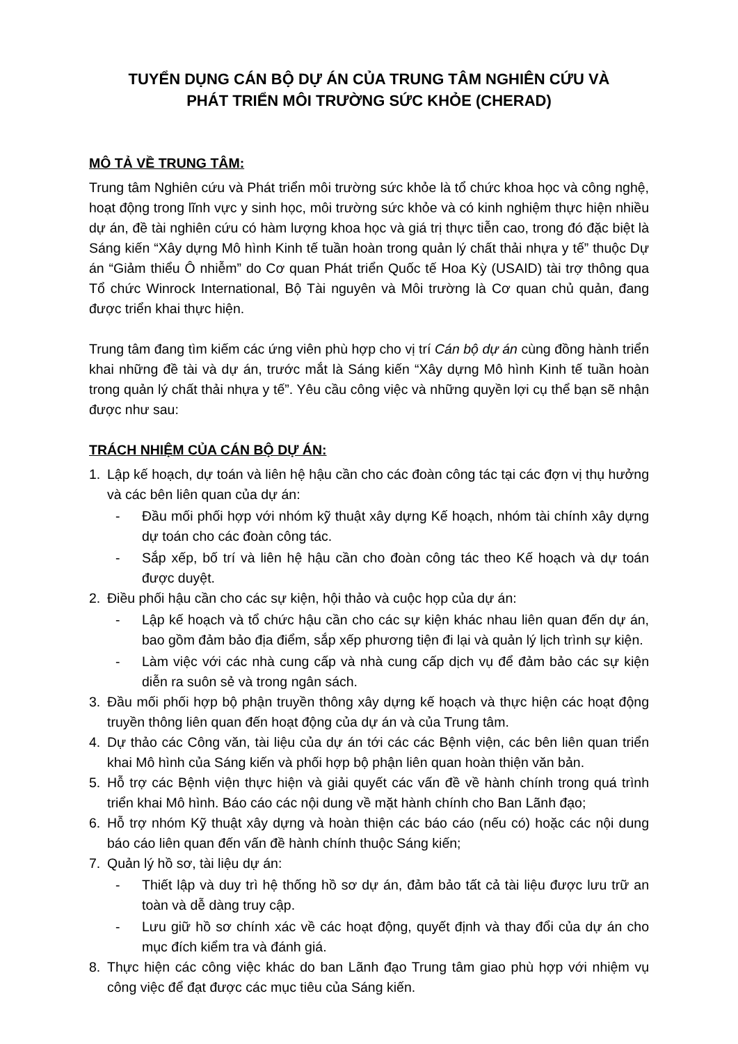TUYỂN DỤNG CÁN BỘ DỰ ÁN CỦA TRUNG TÂM NGHIÊN CỨU VÀ
PHÁT TRIỂN MÔI TRƯỜNG SỨC KHỎE (CHERAD)
MÔ TẢ VỀ TRUNG TÂM:
Trung tâm Nghiên cứu và Phát triển môi trường sức khỏe là tổ chức khoa học và công nghệ, hoạt động trong lĩnh vực y sinh học, môi trường sức khỏe và có kinh nghiệm thực hiện nhiều dự án, đề tài nghiên cứu có hàm lượng khoa học và giá trị thực tiễn cao, trong đó đặc biệt là Sáng kiến “Xây dựng Mô hình Kinh tế tuần hoàn trong quản lý chất thải nhựa y tế” thuộc Dự án “Giảm thiểu Ô nhiễm” do Cơ quan Phát triển Quốc tế Hoa Kỳ (USAID) tài trợ thông qua Tổ chức Winrock International, Bộ Tài nguyên và Môi trường là Cơ quan chủ quản, đang được triển khai thực hiện.
Trung tâm đang tìm kiếm các ứng viên phù hợp cho vị trí Cán bộ dự án cùng đồng hành triển khai những đề tài và dự án, trước mắt là Sáng kiến “Xây dựng Mô hình Kinh tế tuần hoàn trong quản lý chất thải nhựa y tế”. Yêu cầu công việc và những quyền lợi cụ thể bạn sẽ nhận được như sau:
TRÁCH NHIỆM CỦA CÁN BỘ DỰ ÁN:
1. Lập kế hoạch, dự toán và liên hệ hậu cần cho các đoàn công tác tại các đợn vị thụ hưởng và các bên liên quan của dự án:
- Đầu mối phối hợp với nhóm kỹ thuật xây dựng Kế hoạch, nhóm tài chính xây dựng dự toán cho các đoàn công tác.
- Sắp xếp, bố trí và liên hệ hậu cần cho đoàn công tác theo Kế hoạch và dự toán được duyệt.
2. Điều phối hậu cần cho các sự kiện, hội thảo và cuộc họp của dự án:
- Lập kế hoạch và tổ chức hậu cần cho các sự kiện khác nhau liên quan đến dự án, bao gồm đảm bảo địa điểm, sắp xếp phương tiện đi lại và quản lý lịch trình sự kiện.
- Làm việc với các nhà cung cấp và nhà cung cấp dịch vụ để đảm bảo các sự kiện diễn ra suôn sẻ và trong ngân sách.
3. Đầu mối phối hợp bộ phận truyền thông xây dựng kế hoạch và thực hiện các hoạt động truyền thông liên quan đến hoạt động của dự án và của Trung tâm.
4. Dự thảo các Công văn, tài liệu của dự án tới các các Bệnh viện, các bên liên quan triển khai Mô hình của Sáng kiến và phối hợp bộ phận liên quan hoàn thiện văn bản.
5. Hỗ trợ các Bệnh viện thực hiện và giải quyết các vấn đề về hành chính trong quá trình triển khai Mô hình. Báo cáo các nội dung về mặt hành chính cho Ban Lãnh đạo;
6. Hỗ trợ nhóm Kỹ thuật xây dựng và hoàn thiện các báo cáo (nếu có) hoặc các nội dung báo cáo liên quan đến vấn đề hành chính thuộc Sáng kiến;
7. Quản lý hồ sơ, tài liệu dự án:
- Thiết lập và duy trì hệ thống hồ sơ dự án, đảm bảo tất cả tài liệu được lưu trữ an toàn và dễ dàng truy cập.
- Lưu giữ hồ sơ chính xác về các hoạt động, quyết định và thay đổi của dự án cho mục đích kiểm tra và đánh giá.
8. Thực hiện các công việc khác do ban Lãnh đạo Trung tâm giao phù hợp với nhiệm vụ công việc để đạt được các mục tiêu của Sáng kiến.